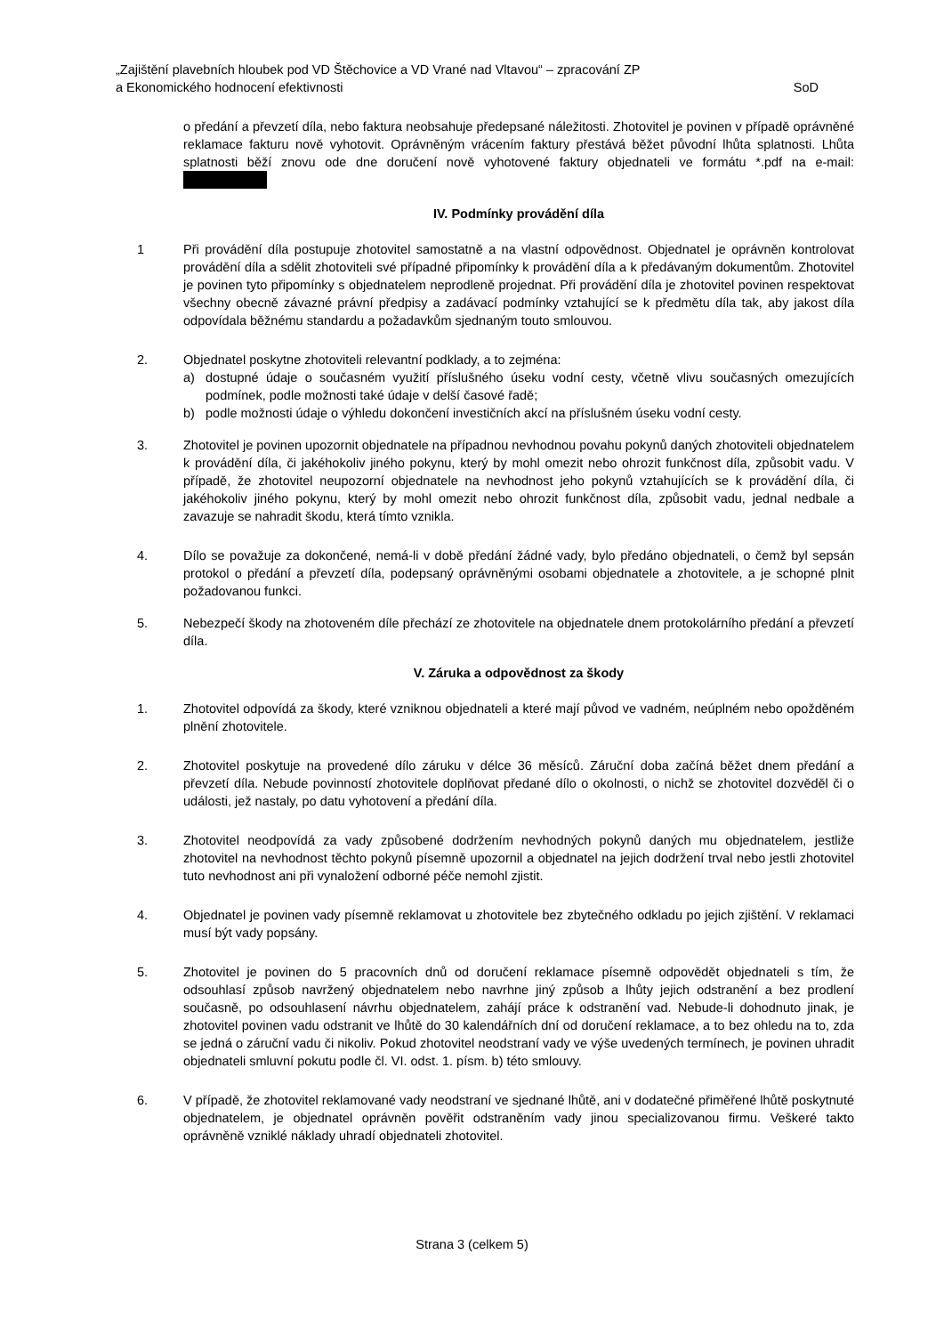„Zajištění plavebních hloubek pod VD Štěchovice a VD Vrané nad Vltavou“ – zpracování ZP
a Ekonomického hodnocení efektivnosti SoD
o předání a převzetí díla, nebo faktura neobsahuje předepsané náležitosti. Zhotovitel je povinen v případě oprávněné reklamace fakturu nově vyhotovit. Oprávněným vrácením faktury přestává běžet původní lhůta splatnosti. Lhůta splatnosti běží znovu ode dne doručení nově vyhotovené faktury objednateli ve formátu *.pdf na e-mail:
IV. Podmínky provádění díla
1 Při provádění díla postupuje zhotovitel samostatně a na vlastní odpovědnost. Objednatel je oprávněn kontrolovat provádění díla a sdělit zhotoviteli své případné připomínky k provádění díla a k předávaným dokumentům. Zhotovitel je povinen tyto připomínky s objednatelem neprodleně projednat. Při provádění díla je zhotovitel povinen respektovat všechny obecně závazné právní předpisy a zadávací podmínky vztahující se k předmětu díla tak, aby jakost díla odpovídala běžnému standardu a požadavkům sjednaným touto smlouvou.
2. Objednatel poskytne zhotoviteli relevantní podklady, a to zejména:
a) dostupné údaje o současném využití příslušného úseku vodní cesty, včetně vlivu současných omezujících podmínek, podle možnosti také údaje v delší časové řadě;
b) podle možnosti údaje o výhledu dokončení investičních akcí na příslušném úseku vodní cesty.
3. Zhotovitel je povinen upozornit objednatele na případnou nevhodnou povahu pokynů daných zhotoviteli objednatelem k provádění díla, či jakéhokoliv jiného pokynu, který by mohl omezit nebo ohrozit funkčnost díla, způsobit vadu. V případě, že zhotovitel neupozorní objednatele na nevhodnost jeho pokynů vztahujících se k provádění díla, či jakéhokoliv jiného pokynu, který by mohl omezit nebo ohrozit funkčnost díla, způsobit vadu, jednal nedbale a zavazuje se nahradit škodu, která tímto vznikla.
4. Dílo se považuje za dokončené, nemá-li v době předání žádné vady, bylo předáno objednateli, o čemž byl sepsán protokol o předání a převzetí díla, podepsaný oprávněnými osobami objednatele a zhotovitele, a je schopné plnit požadovanou funkci.
5. Nebezpečí škody na zhotoveném díle přechází ze zhotovitele na objednatele dnem protokolárního předání a převzetí díla.
V. Záruka a odpovědnost za škody
1. Zhotovitel odpovídá za škody, které vzniknou objednateli a které mají původ ve vadném, neúplném nebo opožděném plnění zhotovitele.
2. Zhotovitel poskytuje na provedené dílo záruku v délce 36 měsíců. Záruční doba začíná běžet dnem předání a převzetí díla. Nebude povinností zhotovitele doplňovat předané dílo o okolnosti, o nichž se zhotovitel dozvěděl či o události, jež nastaly, po datu vyhotovení a předání díla.
3. Zhotovitel neodpovídá za vady způsobené dodržením nevhodných pokynů daných mu objednatelem, jestliže zhotovitel na nevhodnost těchto pokynů písemně upozornil a objednatel na jejich dodržení trval nebo jestli zhotovitel tuto nevhodnost ani při vynaložení odborné péče nemohl zjistit.
4. Objednatel je povinen vady písemně reklamovat u zhotovitele bez zbytečného odkladu po jejich zjištění. V reklamaci musí být vady popsány.
5. Zhotovitel je povinen do 5 pracovních dnů od doručení reklamace písemně odpovědět objednateli s tím, že odsouhlasí způsob navržený objednatelem nebo navrhne jiný způsob a lhůty jejich odstranění a bez prodlení současně, po odsouhlasení návrhu objednatelem, zahájí práce k odstranění vad. Nebude-li dohodnuto jinak, je zhotovitel povinen vadu odstranit ve lhůtě do 30 kalendářních dní od doručení reklamace, a to bez ohledu na to, zda se jedná o záruční vadu či nikoliv. Pokud zhotovitel neodstraní vady ve výše uvedených termínech, je povinen uhradit objednateli smluvní pokutu podle čl. VI. odst. 1. písm. b) této smlouvy.
6. V případě, že zhotovitel reklamované vady neodstraní ve sjednané lhůtě, ani v dodatečné přiměřené lhůtě poskytnuté objednatelem, je objednatel oprávněn pověřit odstraněním vady jinou specializovanou firmu. Veškeré takto oprávněně vzniklé náklady uhradí objednateli zhotovitel.
Strana 3 (celkem 5)